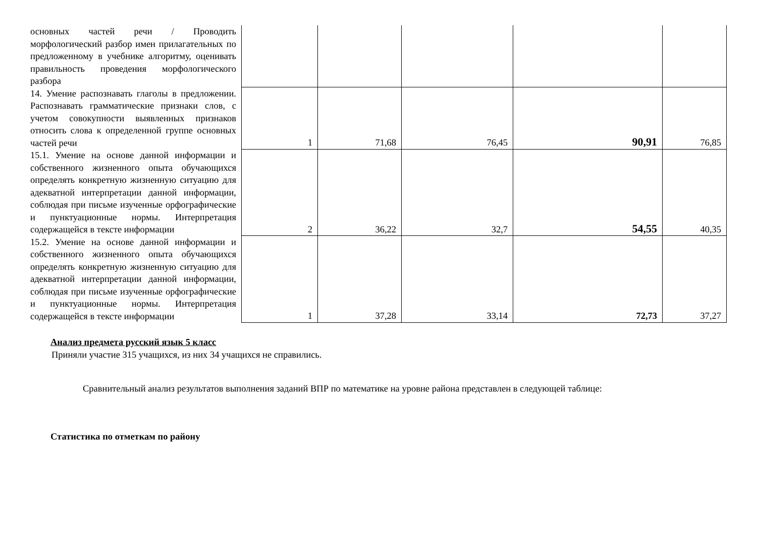| основных частей речи / Проводить морфологический разбор имен прилагательных по предложенному в учебнике алгоритму, оценивать правильность проведения морфологического разбора | | | | | |
| 14. Умение распознавать глаголы в предложении. Распознавать грамматические признаки слов, с учетом совокупности выявленных признаков относить слова к определенной группе основных частей речи | 1 | 71,68 | 76,45 | 90,91 | 76,85 |
| 15.1. Умение на основе данной информации и собственного жизненного опыта обучающихся определять конкретную жизненную ситуацию для адекватной интерпретации данной информации, соблюдая при письме изученные орфографические и пунктуационные нормы. Интерпретация содержащейся в тексте информации | 2 | 36,22 | 32,7 | 54,55 | 40,35 |
| 15.2. Умение на основе данной информации и собственного жизненного опыта обучающихся определять конкретную жизненную ситуацию для адекватной интерпретации данной информации, соблюдая при письме изученные орфографические и пунктуационные нормы. Интерпретация содержащейся в тексте информации | 1 | 37,28 | 33,14 | 72,73 | 37,27 |
Анализ предмета русский язык 5 класс
Приняли участие 315 учащихся, из них 34 учащихся не справились.
Сравнительный анализ результатов выполнения заданий ВПР по математике на уровне района представлен в следующей таблице:
Статистика по отметкам по району